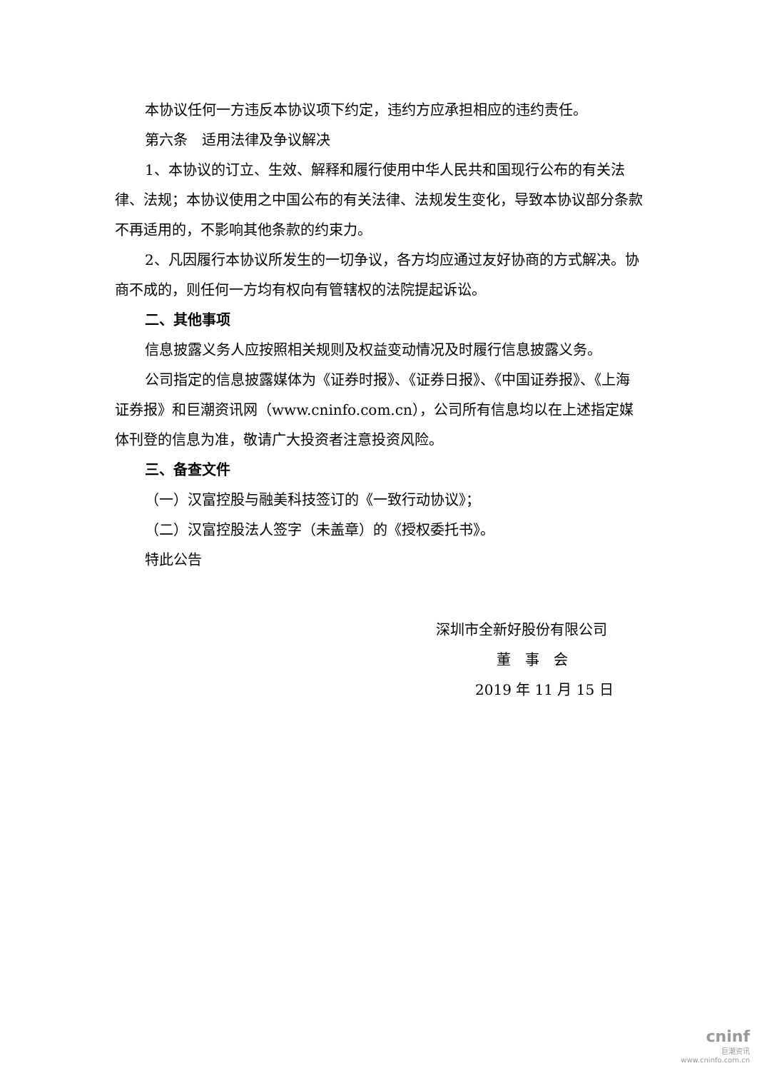本协议任何一方违反本协议项下约定，违约方应承担相应的违约责任。
第六条　适用法律及争议解决
1、本协议的订立、生效、解释和履行使用中华人民共和国现行公布的有关法律、法规；本协议使用之中国公布的有关法律、法规发生变化，导致本协议部分条款不再适用的，不影响其他条款的约束力。
2、凡因履行本协议所发生的一切争议，各方均应通过友好协商的方式解决。协商不成的，则任何一方均有权向有管辖权的法院提起诉讼。
二、其他事项
信息披露义务人应按照相关规则及权益变动情况及时履行信息披露义务。
公司指定的信息披露媒体为《证券时报》、《证券日报》、《中国证券报》、《上海证券报》和巨潮资讯网（www.cninfo.com.cn），公司所有信息均以在上述指定媒体刊登的信息为准，敬请广大投资者注意投资风险。
三、备查文件
（一）汉富控股与融美科技签订的《一致行动协议》；
（二）汉富控股法人签字（未盖章）的《授权委托书》。
特此公告
深圳市全新好股份有限公司
董　事　会
2019 年 11 月 15 日
cninf
巨潮资讯
www.cninfo.com.cn